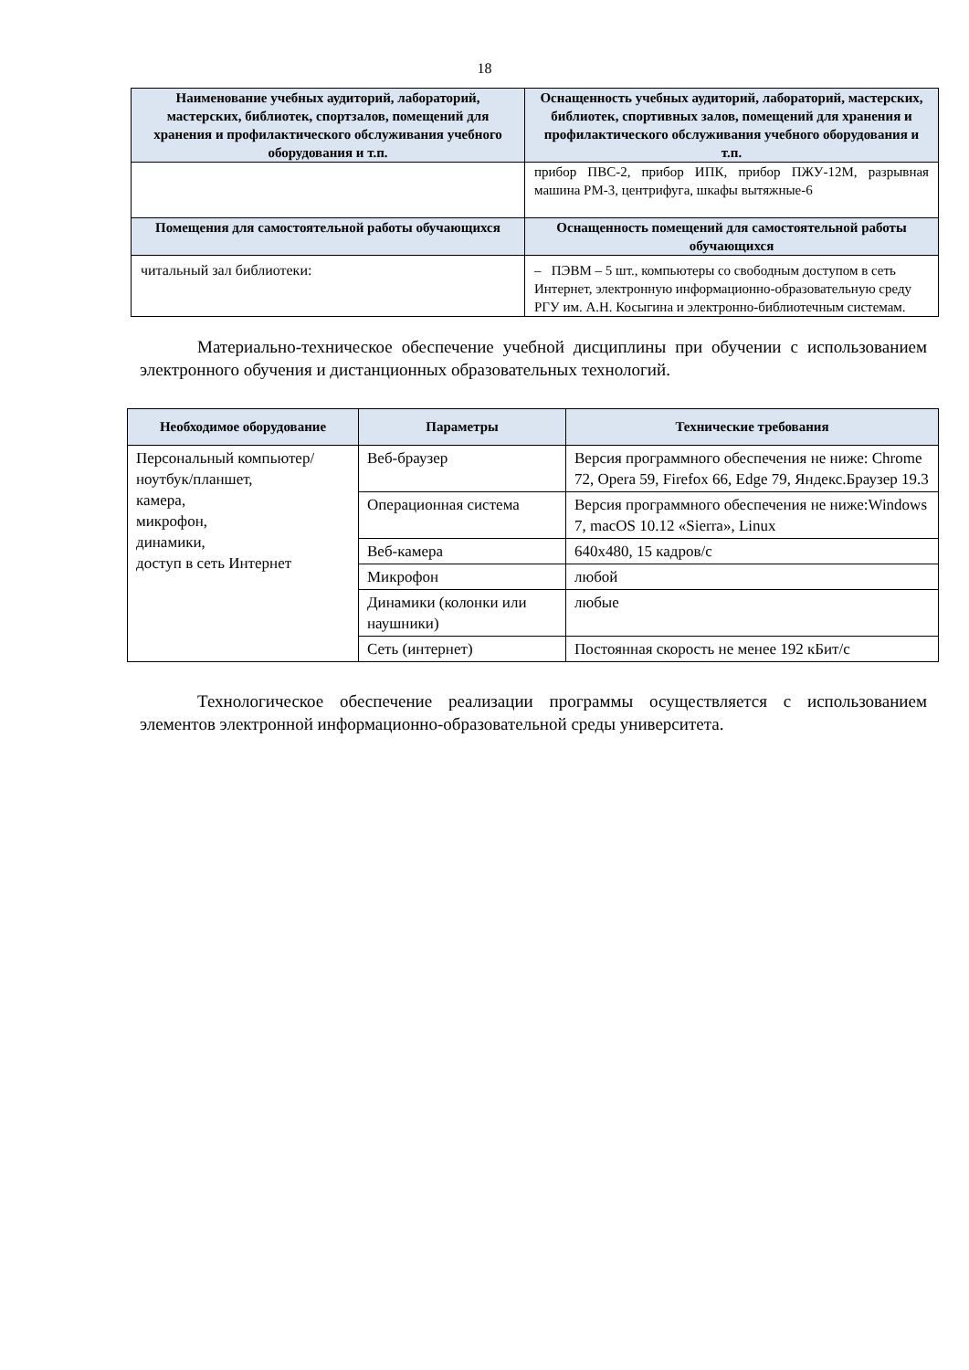18
| Наименование учебных аудиторий, лабораторий, мастерских, библиотек, спортзалов, помещений для хранения и профилактического обслуживания учебного оборудования и т.п. | Оснащенность учебных аудиторий, лабораторий, мастерских, библиотек, спортивных залов, помещений для хранения и профилактического обслуживания учебного оборудования и т.п. |
| --- | --- |
| | прибор ПВС-2, прибор ИПК, прибор ПЖУ-12М, разрывная машина РМ-3, центрифуга, шкафы вытяжные-6 |
| Помещения для самостоятельной работы обучающихся | Оснащенность помещений для самостоятельной работы обучающихся |
| читальный зал библиотеки: | – ПЭВМ – 5 шт., компьютеры со свободным доступом в сеть Интернет, электронную информационно-образовательную среду РГУ им. А.Н. Косыгина и электронно-библиотечным системам. |
Материально-техническое обеспечение учебной дисциплины при обучении с использованием электронного обучения и дистанционных образовательных технологий.
| Необходимое оборудование | Параметры | Технические требования |
| --- | --- | --- |
| Персональный компьютер/ ноутбук/планшет, камера, микрофон, динамики, доступ в сеть Интернет | Веб-браузер | Версия программного обеспечения не ниже: Chrome 72, Opera 59, Firefox 66, Edge 79, Яндекс.Браузер 19.3 |
| | Операционная система | Версия программного обеспечения не ниже:Windows 7, macOS 10.12 «Sierra», Linux |
| | Веб-камера | 640х480, 15 кадров/с |
| | Микрофон | любой |
| | Динамики (колонки или наушники) | любые |
| | Сеть (интернет) | Постоянная скорость не менее 192 кБит/с |
Технологическое обеспечение реализации программы осуществляется с использованием элементов электронной информационно-образовательной среды университета.